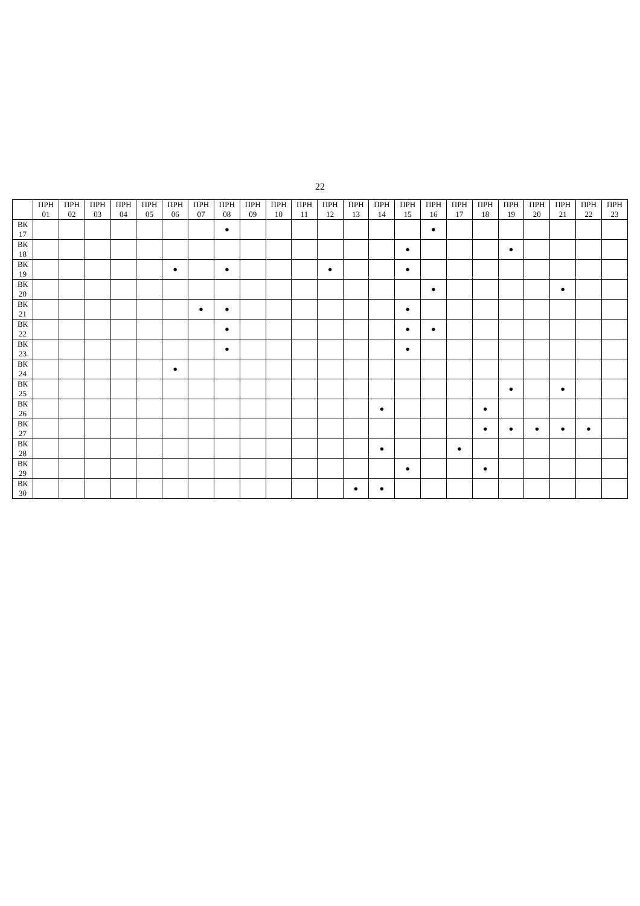22
| | ПРН 01 | ПРН 02 | ПРН 03 | ПРН 04 | ПРН 05 | ПРН 06 | ПРН 07 | ПРН 08 | ПРН 09 | ПРН 10 | ПРН 11 | ПРН 12 | ПРН 13 | ПРН 14 | ПРН 15 | ПРН 16 | ПРН 17 | ПРН 18 | ПРН 19 | ПРН 20 | ПРН 21 | ПРН 22 | ПРН 23 |
| --- | --- | --- | --- | --- | --- | --- | --- | --- | --- | --- | --- | --- | --- | --- | --- | --- | --- | --- | --- | --- | --- | --- | --- |
| ВК 17 | | | | | | | | ● | | | | | | | | ● | | | | | | | |
| ВК 18 | | | | | | | | | | | | | | | ● | | | | ● | | | | |
| ВК 19 | | | | | | ● | | ● | | | | ● | | | ● | | | | | | | | |
| ВК 20 | | | | | | | | | | | | | | | | ● | | | | | ● | | |
| ВК 21 | | | | | | | ● | ● | | | | | | | ● | | | | | | | | |
| ВК 22 | | | | | | | | ● | | | | | | | ● | ● | | | | | | | |
| ВК 23 | | | | | | | | ● | | | | | | | ● | | | | | | | | |
| ВК 24 | | | | | | ● | | | | | | | | | | | | | | | | | |
| ВК 25 | | | | | | | | | | | | | | | | | | | ● | | ● | | |
| ВК 26 | | | | | | | | | | | | | | ● | | | | ● | | | | | |
| ВК 27 | | | | | | | | | | | | | | | | | | ● | ● | ● | ● | ● | |
| ВК 28 | | | | | | | | | | | | | | ● | | | ● | | | | | | |
| ВК 29 | | | | | | | | | | | | | | | ● | | | ● | | | | | |
| ВК 30 | | | | | | | | | | | | | ● | ● | | | | | | | | | |